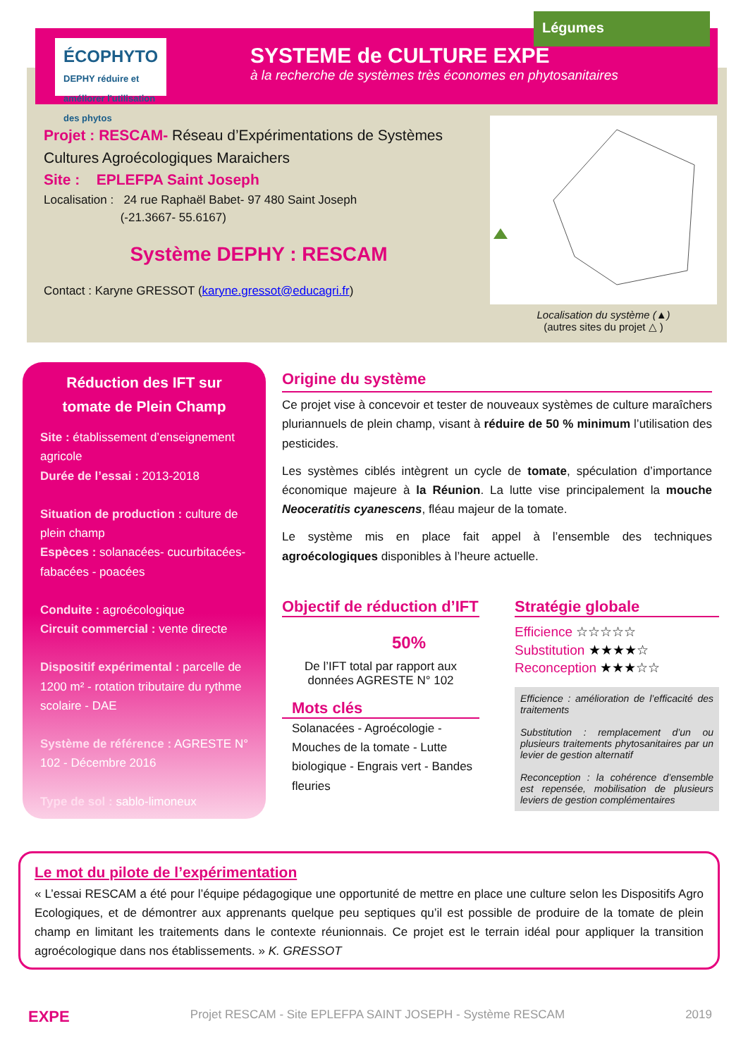ÉCOPHYTO
DEPHY réduire et améliorer l'utilisation des phytos
SYSTEME de CULTURE EXPE
à la recherche de systèmes très économes en phytosanitaires
Légumes
Projet : RESCAM- Réseau d’Expérimentations de Systèmes Cultures Agroécologiques Maraichers
Site : EPLEFPA Saint Joseph
Localisation : 24 rue Raphaël Babet- 97 480 Saint Joseph
(-21.3667- 55.6167)
Système DEPHY : RESCAM
Contact : Karyne GRESSOT (karyne.gressot@educagri.fr)
Localisation du système (▲)
(autres sites du projet △ )
Réduction des IFT sur tomate de Plein Champ
Site : établissement d’enseignement agricole
Durée de l’essai : 2013-2018
Situation de production : culture de plein champ
Espèces : solanacées- cucurbitacées-fabacées - poacées
Conduite : agroécologique
Circuit commercial : vente directe
Dispositif expérimental : parcelle de 1200 m² - rotation tributaire du rythme scolaire - DAE
Système de référence : AGRESTE N° 102 - Décembre 2016
Type de sol : sablo-limoneux
Origine du système
Ce projet vise à concevoir et tester de nouveaux systèmes de culture maraîchers pluriannuels de plein champ, visant à réduire de 50 % minimum l’utilisation des pesticides.
Les systèmes ciblés intègrent un cycle de tomate, spéculation d’importance économique majeure à la Réunion. La lutte vise principalement la mouche Neoceratitis cyanescens, fléau majeur de la tomate.
Le système mis en place fait appel à l’ensemble des techniques agroécologiques disponibles à l’heure actuelle.
Objectif de réduction d’IFT
50%
De l’IFT total par rapport aux données AGRESTE N° 102
Mots clés
Solanacées - Agroécologie - Mouches de la tomate - Lutte biologique - Engrais vert - Bandes fleuries
Stratégie globale
Efficience ☆☆☆☆☆
Substitution ★★★★☆
Reconception ★★★☆☆
Efficience : amélioration de l’efficacité des traitements
Substitution : remplacement d’un ou plusieurs traitements phytosanitaires par un levier de gestion alternatif
Reconception : la cohérence d’ensemble est repensée, mobilisation de plusieurs leviers de gestion complémentaires
Le mot du pilote de l’expérimentation
« L’essai RESCAM a été pour l’équipe pédagogique une opportunité de mettre en place une culture selon les Dispositifs Agro Ecologiques, et de démontrer aux apprenants quelque peu septiques qu’il est possible de produire de la tomate de plein champ en limitant les traitements dans le contexte réunionnais. Ce projet est le terrain idéal pour appliquer la transition agroécologique dans nos établissements. » K. GRESSOT
EXPE Projet RESCAM - Site EPLEFPA SAINT JOSEPH - Système RESCAM 2019